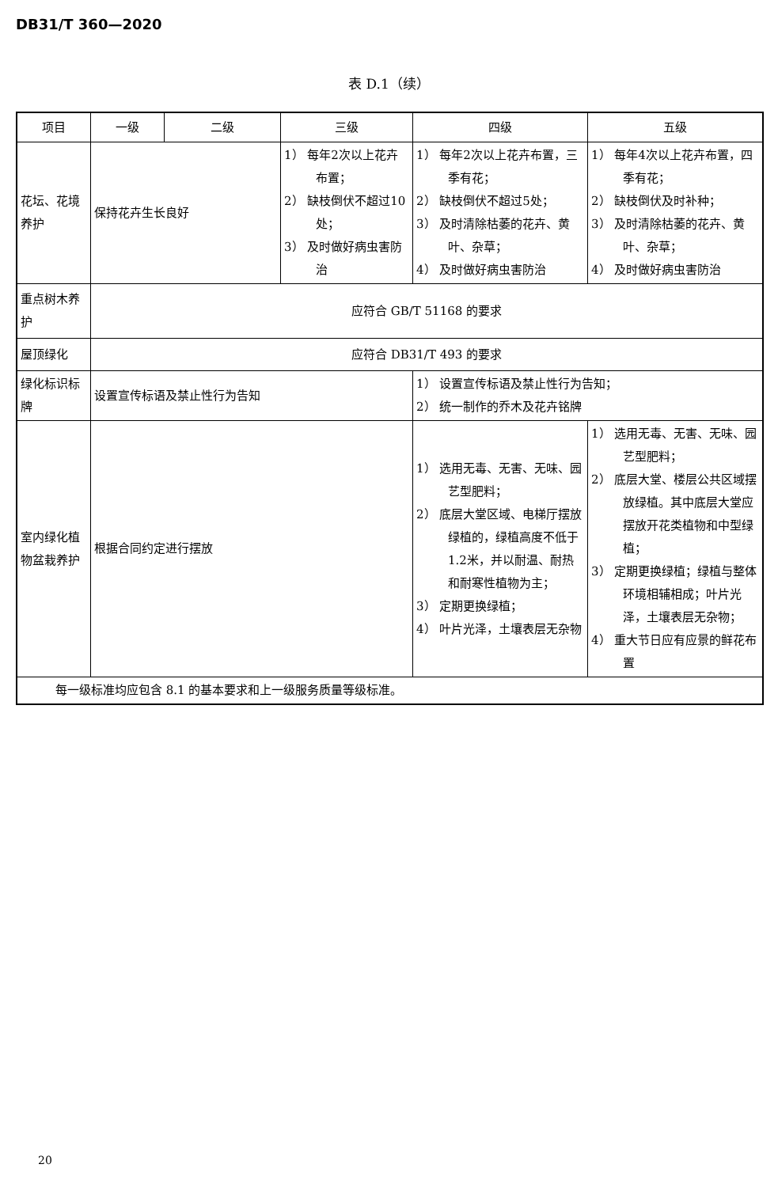DB31/T 360—2020
表 D.1（续）
| 项目 | 一级 | 二级 | 三级 | 四级 | 五级 | | | |
| --- | --- | --- | --- | --- | --- | --- | --- | --- |
| 花坛、花境养护 | | | | 保持花卉生长良好 | | 1） 每年2次以上花卉布置； 2） 缺枝倒伏不超过10处； 3） 及时做好病虫害防治 | 1） 每年2次以上花卉布置，三季有花； 2） 缺枝倒伏不超过5处； 3） 及时清除枯萎的花卉、黄叶、杂草； 4） 及时做好病虫害防治 | 1） 每年4次以上花卉布置，四季有花； 2） 缺枝倒伏及时补种； 3） 及时清除枯萎的花卉、黄叶、杂草； 4） 及时做好病虫害防治 |
| 重点树木养护 | 应符合 GB/T 51168 的要求 | | | | | | | |
| 屋顶绿化 | 应符合 DB31/T 493 的要求 | | | | | | | |
| 绿化标识标牌 | 设置宣传标语及禁止性行为告知 | | | 1） 设置宣传标语及禁止性行为告知； 2） 统一制作的乔木及花卉铭牌 | | | | |
| 室内绿化植物盆栽养护 | 根据合同约定进行摆放 | | | 1） 选用无毒、无害、无味、园艺型肥料； 2） 底层大堂区域、电梯厅摆放绿植的，绿植高度不低于1.2米，并以耐温、耐热和耐寒性植物为主； 3） 定期更换绿植； 4） 叶片光泽，土壤表层无杂物 | 1） 选用无毒、无害、无味、园艺型肥料； 2） 底层大堂、楼层公共区域摆放绿植。其中底层大堂应摆放开花类植物和中型绿植； 3） 定期更换绿植；绿植与整体环境相辅相成；叶片光泽，土壤表层无杂物； 4） 重大节日应有应景的鲜花布置 | | | |
| 每一级标准均应包含 8.1 的基本要求和上一级服务质量等级标准。 | | | | | | | | |
20